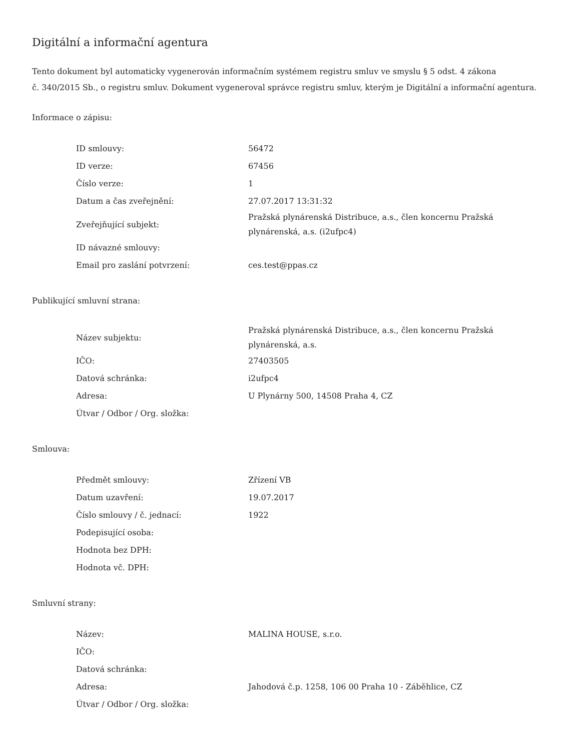Digitální a informační agentura
Tento dokument byl automaticky vygenerován informačním systémem registru smluv ve smyslu § 5 odst. 4 zákona
č. 340/2015 Sb., o registru smluv. Dokument vygeneroval správce registru smluv, kterým je Digitální a informační agentura.
Informace o zápisu:
| ID smlouvy: | 56472 |
| ID verze: | 67456 |
| Číslo verze: | 1 |
| Datum a čas zveřejnění: | 27.07.2017 13:31:32 |
| Zveřejňující subjekt: | Pražská plynárenská Distribuce, a.s., člen koncernu Pražská plynárenská, a.s. (i2ufpc4) |
| ID návazné smlouvy: | |
| Email pro zaslání potvrzení: | ces.test@ppas.cz |
Publikující smluvní strana:
| Název subjektu: | Pražská plynárenská Distribuce, a.s., člen koncernu Pražská plynárenská, a.s. |
| IČO: | 27403505 |
| Datová schránka: | i2ufpc4 |
| Adresa: | U Plynárny 500, 14508 Praha 4, CZ |
| Útvar / Odbor / Org. složka: | |
Smlouva:
| Předmět smlouvy: | Zřízení VB |
| Datum uzavření: | 19.07.2017 |
| Číslo smlouvy / č. jednací: | 1922 |
| Podepisující osoba: | |
| Hodnota bez DPH: | |
| Hodnota vč. DPH: | |
Smluvní strany:
| Název: | MALINA HOUSE, s.r.o. |
| IČO: | |
| Datová schránka: | |
| Adresa: | Jahodová č.p. 1258, 106 00 Praha 10 - Záběhlice, CZ |
| Útvar / Odbor / Org. složka: | |